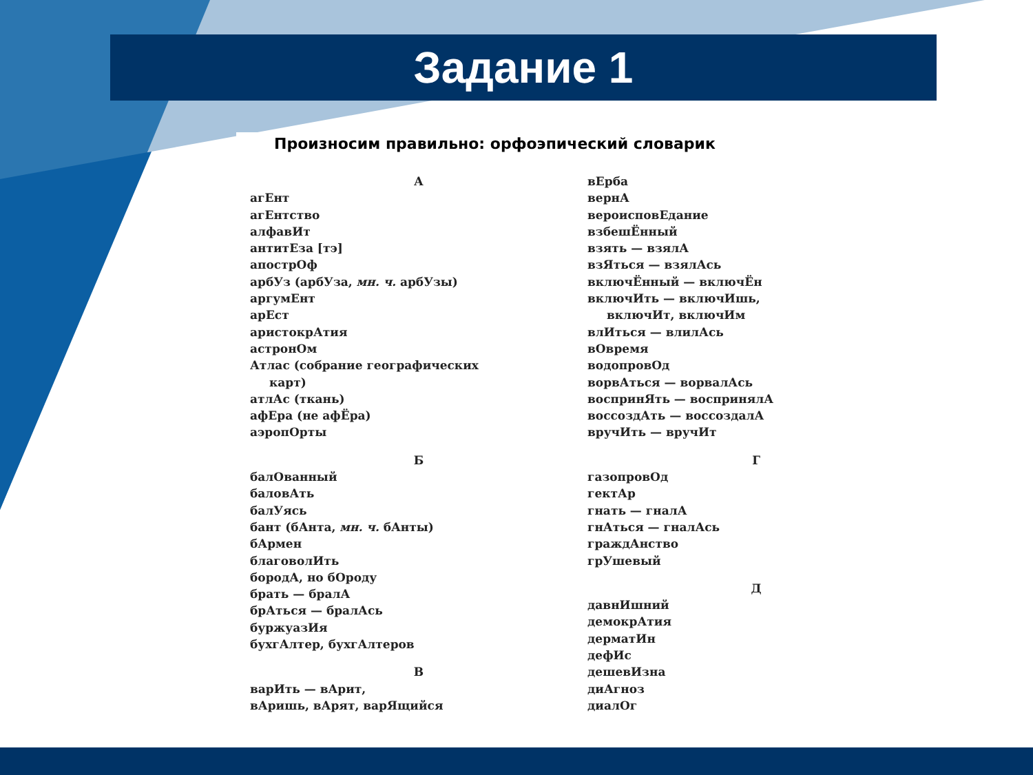Задание 1
Произносим правильно: орфоэпический словарик
А
агЕнт
агЕнтство
алфавИт
антитЕза [тэ]
апострОф
арбУз (арбУза, мн. ч. арбУзы)
аргумЕнт
арЕст
аристокрАтия
астронОм
Атлас (собрание географических
карт)
атлАс (ткань)
афЕра (не афЁра)
аэропОрты
Б
балОванный
баловАть
балУясь
бант (бАнта, мн. ч. бАнты)
бАрмен
благоволИть
бородА, но бОроду
брать — бралА
брАться — бралАсь
буржуазИя
бухгАлтер, бухгАлтеров
В
варИть — вАрит,
вАришь, вАрят, варЯщийся
вЕрба
вернА
вероисповЕдание
взбешЁнный
взять — взялА
взЯться — взялАсь
включЁнный — включЁн
включИть — включИшь,
включИт, включИм
влИться — влилАсь
вОвремя
водопровОд
ворвАться — ворвалАсь
воспринЯть — воспринялА
воссоздАть — воссоздалА
вручИть — вручИт
Г
газопровОд
гектАр
гнать — гналА
гнАться — гналАсь
граждАнство
грУшевый
Д
давнИшний
демокрАтия
дерматИн
дефИс
дешевИзна
диАгноз
диалОг